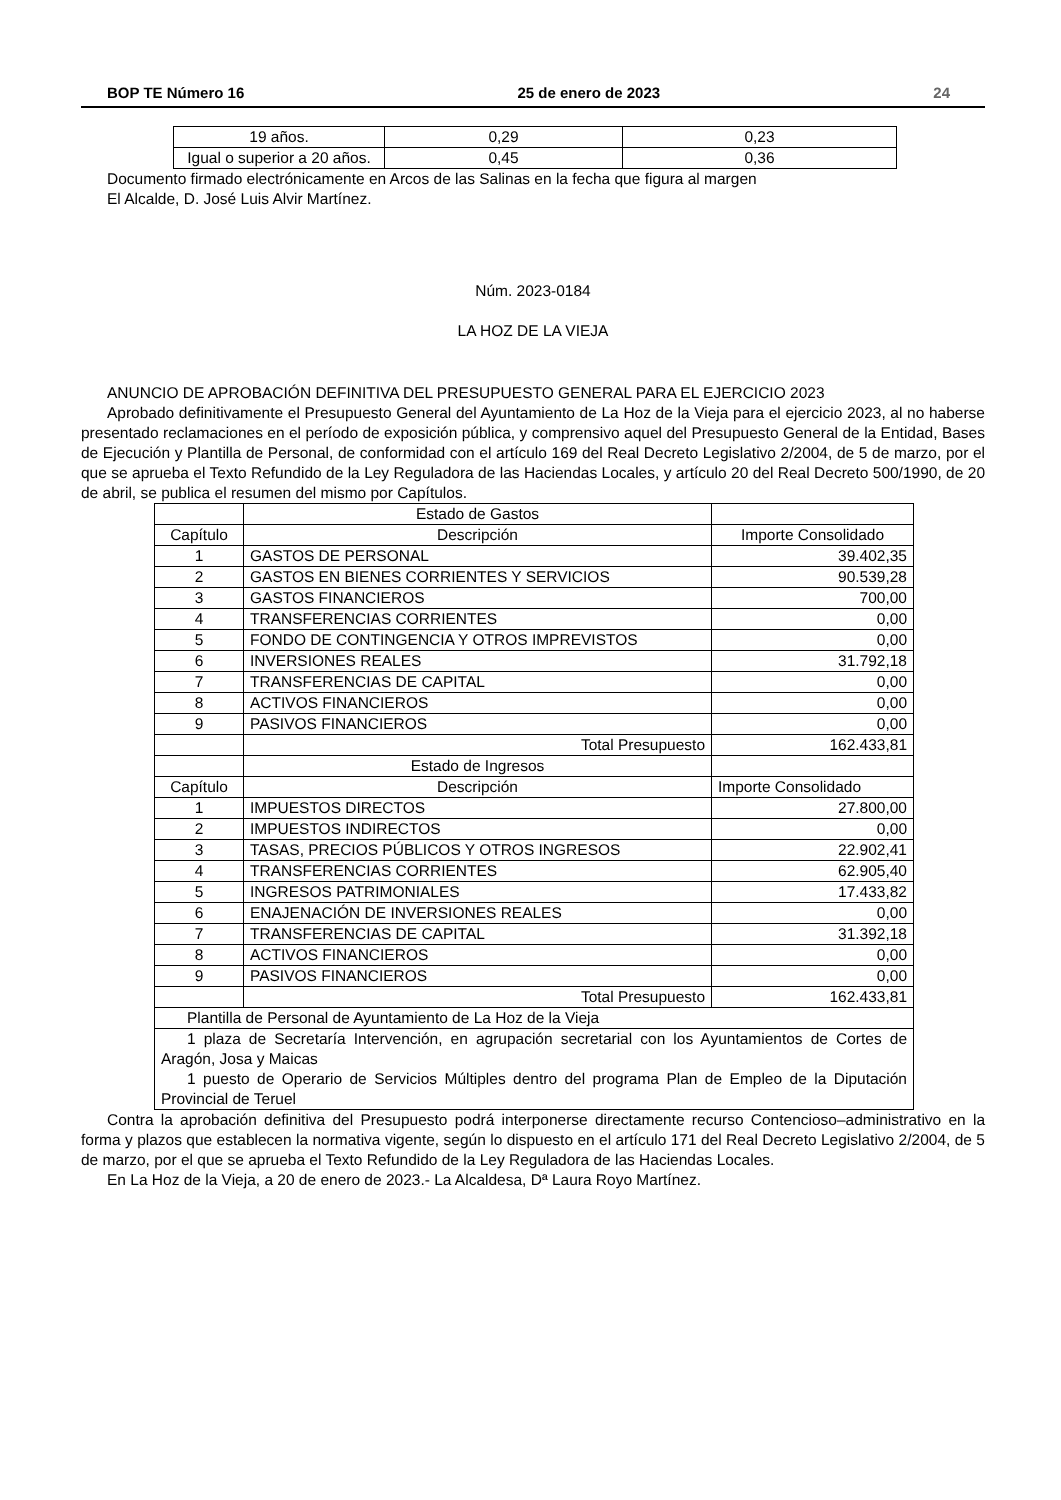BOP TE Número 16 25 de enero de 2023 24
| 19 años. | 0,29 | 0,23 |
| Igual o superior a 20 años. | 0,45 | 0,36 |
Documento firmado electrónicamente en Arcos de las Salinas en la fecha que figura al margen
El Alcalde, D. José Luis Alvir Martínez.
Núm. 2023-0184
LA HOZ DE LA VIEJA
ANUNCIO DE APROBACIÓN DEFINITIVA DEL PRESUPUESTO GENERAL PARA EL EJERCICIO 2023
Aprobado definitivamente el Presupuesto General del Ayuntamiento de La Hoz de la Vieja para el ejercicio 2023, al no haberse presentado reclamaciones en el período de exposición pública, y comprensivo aquel del Presupuesto General de la Entidad, Bases de Ejecución y Plantilla de Personal, de conformidad con el artículo 169 del Real Decreto Legislativo 2/2004, de 5 de marzo, por el que se aprueba el Texto Refundido de la Ley Reguladora de las Haciendas Locales, y artículo 20 del Real Decreto 500/1990, de 20 de abril, se publica el resumen del mismo por Capítulos.
| | Estado de Gastos | |
| Capítulo | Descripción | Importe Consolidado |
| 1 | GASTOS DE PERSONAL | 39.402,35 |
| 2 | GASTOS EN BIENES CORRIENTES Y SERVICIOS | 90.539,28 |
| 3 | GASTOS FINANCIEROS | 700,00 |
| 4 | TRANSFERENCIAS CORRIENTES | 0,00 |
| 5 | FONDO DE CONTINGENCIA Y OTROS IMPREVISTOS | 0,00 |
| 6 | INVERSIONES REALES | 31.792,18 |
| 7 | TRANSFERENCIAS DE CAPITAL | 0,00 |
| 8 | ACTIVOS FINANCIEROS | 0,00 |
| 9 | PASIVOS FINANCIEROS | 0,00 |
| | Total Presupuesto | 162.433,81 |
| | Estado de Ingresos | |
| Capítulo | Descripción | Importe Consolidado |
| 1 | IMPUESTOS DIRECTOS | 27.800,00 |
| 2 | IMPUESTOS INDIRECTOS | 0,00 |
| 3 | TASAS, PRECIOS PÚBLICOS Y OTROS INGRESOS | 22.902,41 |
| 4 | TRANSFERENCIAS CORRIENTES | 62.905,40 |
| 5 | INGRESOS PATRIMONIALES | 17.433,82 |
| 6 | ENAJENACIÓN DE INVERSIONES REALES | 0,00 |
| 7 | TRANSFERENCIAS DE CAPITAL | 31.392,18 |
| 8 | ACTIVOS FINANCIEROS | 0,00 |
| 9 | PASIVOS FINANCIEROS | 0,00 |
| | Total Presupuesto | 162.433,81 |
| Plantilla de Personal de Ayuntamiento de La Hoz de la Vieja | | |
| 1 plaza de Secretaría Intervención, en agrupación secretarial con los Ayuntamientos de Cortes de Aragón, Josa y Maicas 1 puesto de Operario de Servicios Múltiples dentro del programa Plan de Empleo de la Diputación Provincial de Teruel | | |
Contra la aprobación definitiva del Presupuesto podrá interponerse directamente recurso Contencioso–administrativo en la forma y plazos que establecen la normativa vigente, según lo dispuesto en el artículo 171 del Real Decreto Legislativo 2/2004, de 5 de marzo, por el que se aprueba el Texto Refundido de la Ley Reguladora de las Haciendas Locales.
En La Hoz de la Vieja, a 20 de enero de 2023.- La Alcaldesa, Dª Laura Royo Martínez.